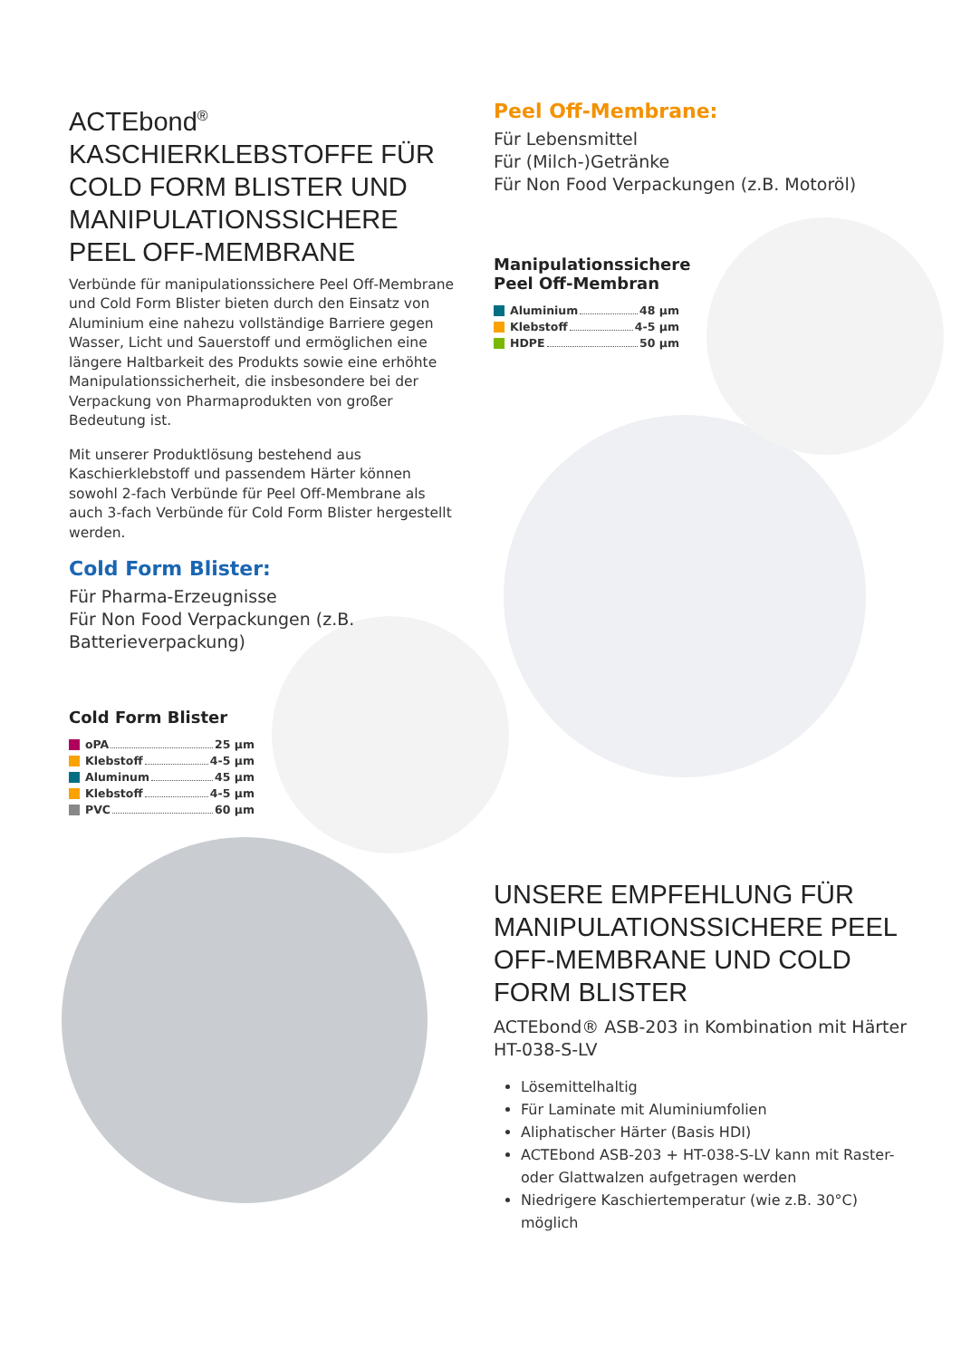ACTEbond<sup>®</sup>
KASCHIERKLEBSTOFFE FÜR COLD FORM BLISTER UND MANIPULATIONSSICHERE PEEL OFF-MEMBRANE
Verbünde für manipulationssichere Peel Off-Membrane und Cold Form Blister bieten durch den Einsatz von Aluminium eine nahezu vollständige Barriere gegen Wasser, Licht und Sauerstoff und ermöglichen eine längere Haltbarkeit des Produkts sowie eine erhöhte Manipulationssicherheit, die insbesondere bei der Verpackung von Pharmaprodukten von großer Bedeutung ist.
Mit unserer Produktlösung bestehend aus Kaschierklebstoff und passendem Härter können sowohl 2-fach Verbünde für Peel Off-Membrane als auch 3-fach Verbünde für Cold Form Blister hergestellt werden.
Cold Form Blister:
Für Pharma-Erzeugnisse
Für Non Food Verpackungen (z.B. Batterieverpackung)
Cold Form Blister
oPA 25 µm
Klebstoff 4-5 µm
Aluminum 45 µm
Klebstoff 4-5 µm
PVC 60 µm
Peel Off-Membrane:
Für Lebensmittel
Für (Milch-)Getränke
Für Non Food Verpackungen (z.B. Motoröl)
Manipulationssichere
Peel Off-Membran
Aluminium 48 µm
Klebstoff 4-5 µm
HDPE 50 µm
UNSERE EMPFEHLUNG FÜR MANIPULATIONSSICHERE PEEL OFF-MEMBRANE UND COLD FORM BLISTER
ACTEbond® ASB-203 in Kombination mit Härter HT-038-S-LV
Lösemittelhaltig
Für Laminate mit Aluminiumfolien
Aliphatischer Härter (Basis HDI)
ACTEbond ASB-203 + HT-038-S-LV kann mit Raster- oder Glattwalzen aufgetragen werden
Niedrigere Kaschiertemperatur (wie z.B. 30°C) möglich